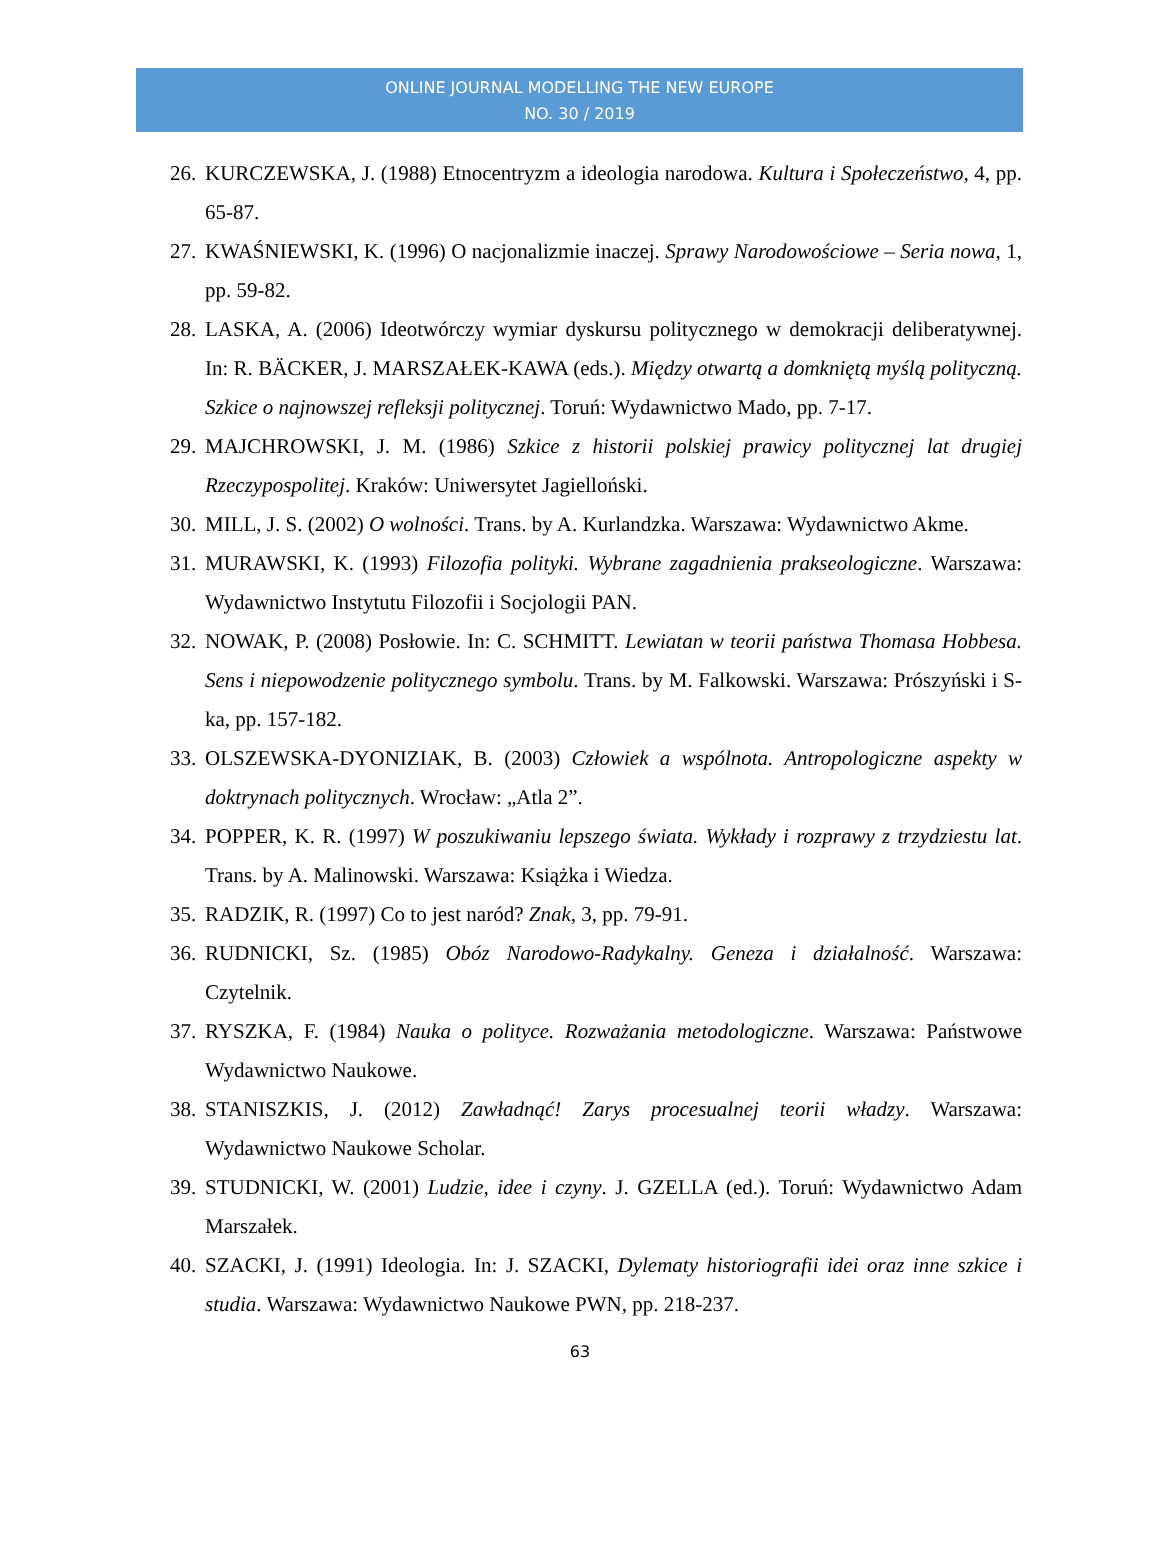ONLINE JOURNAL MODELLING THE NEW EUROPE
NO. 30 / 2019
26. KURCZEWSKA, J. (1988) Etnocentryzm a ideologia narodowa. Kultura i Społeczeństwo, 4, pp. 65-87.
27. KWAŚNIEWSKI, K. (1996) O nacjonalizmie inaczej. Sprawy Narodowościowe – Seria nowa, 1, pp. 59-82.
28. LASKA, A. (2006) Ideotwórczy wymiar dyskursu politycznego w demokracji deliberatywnej. In: R. BÄCKER, J. MARSZAŁEK-KAWA (eds.). Między otwartą a domkniętą myślą polityczną. Szkice o najnowszej refleksji politycznej. Toruń: Wydawnictwo Mado, pp. 7-17.
29. MAJCHROWSKI, J. M. (1986) Szkice z historii polskiej prawicy politycznej lat drugiej Rzeczypospolitej. Kraków: Uniwersytet Jagielloński.
30. MILL, J. S. (2002) O wolności. Trans. by A. Kurlandzka. Warszawa: Wydawnictwo Akme.
31. MURAWSKI, K. (1993) Filozofia polityki. Wybrane zagadnienia prakseologiczne. Warszawa: Wydawnictwo Instytutu Filozofii i Socjologii PAN.
32. NOWAK, P. (2008) Posłowie. In: C. SCHMITT. Lewiatan w teorii państwa Thomasa Hobbesa. Sens i niepowodzenie politycznego symbolu. Trans. by M. Falkowski. Warszawa: Prószyński i S-ka, pp. 157-182.
33. OLSZEWSKA-DYONIZIAK, B. (2003) Człowiek a wspólnota. Antropologiczne aspekty w doktrynach politycznych. Wrocław: „Atla 2”.
34. POPPER, K. R. (1997) W poszukiwaniu lepszego świata. Wykłady i rozprawy z trzydziestu lat. Trans. by A. Malinowski. Warszawa: Książka i Wiedza.
35. RADZIK, R. (1997) Co to jest naród? Znak, 3, pp. 79-91.
36. RUDNICKI, Sz. (1985) Obóz Narodowo-Radykalny. Geneza i działalność. Warszawa: Czytelnik.
37. RYSZKA, F. (1984) Nauka o polityce. Rozważania metodologiczne. Warszawa: Państwowe Wydawnictwo Naukowe.
38. STANISZKIS, J. (2012) Zawładnąć! Zarys procesualnej teorii władzy. Warszawa: Wydawnictwo Naukowe Scholar.
39. STUDNICKI, W. (2001) Ludzie, idee i czyny. J. GZELLA (ed.). Toruń: Wydawnictwo Adam Marszałek.
40. SZACKI, J. (1991) Ideologia. In: J. SZACKI, Dylematy historiografii idei oraz inne szkice i studia. Warszawa: Wydawnictwo Naukowe PWN, pp. 218-237.
63